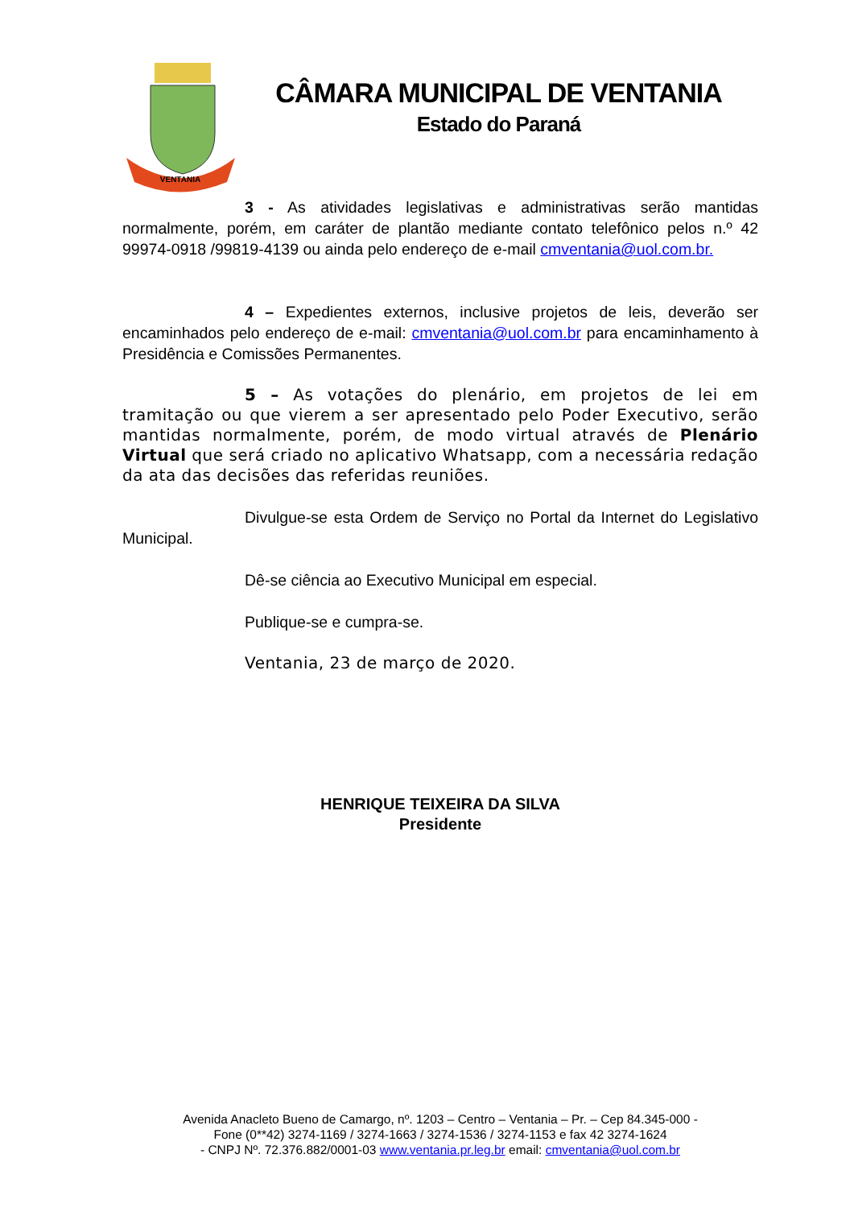VENTANIA
CÂMARA MUNICIPAL DE VENTANIA
Estado do Paraná
3 - As atividades legislativas e administrativas serão mantidas normalmente, porém, em caráter de plantão mediante contato telefônico pelos n.º 42 99974-0918 /99819-4139 ou ainda pelo endereço de e-mail cmventania@uol.com.br.
4 – Expedientes externos, inclusive projetos de leis, deverão ser encaminhados pelo endereço de e-mail: cmventania@uol.com.br para encaminhamento à Presidência e Comissões Permanentes.
5 – As votações do plenário, em projetos de lei em tramitação ou que vierem a ser apresentado pelo Poder Executivo, serão mantidas normalmente, porém, de modo virtual através de Plenário Virtual que será criado no aplicativo Whatsapp, com a necessária redação da ata das decisões das referidas reuniões.
Divulgue-se esta Ordem de Serviço no Portal da Internet do Legislativo Municipal.
Dê-se ciência ao Executivo Municipal em especial.
Publique-se e cumpra-se.
Ventania, 23 de março de 2020.
HENRIQUE TEIXEIRA DA SILVA
Presidente
Avenida Anacleto Bueno de Camargo, nº. 1203 – Centro – Ventania – Pr. – Cep 84.345-000 -
Fone (0**42) 3274-1169 / 3274-1663 / 3274-1536 / 3274-1153 e fax 42 3274-1624
- CNPJ Nº. 72.376.882/0001-03 www.ventania.pr.leg.br email: cmventania@uol.com.br